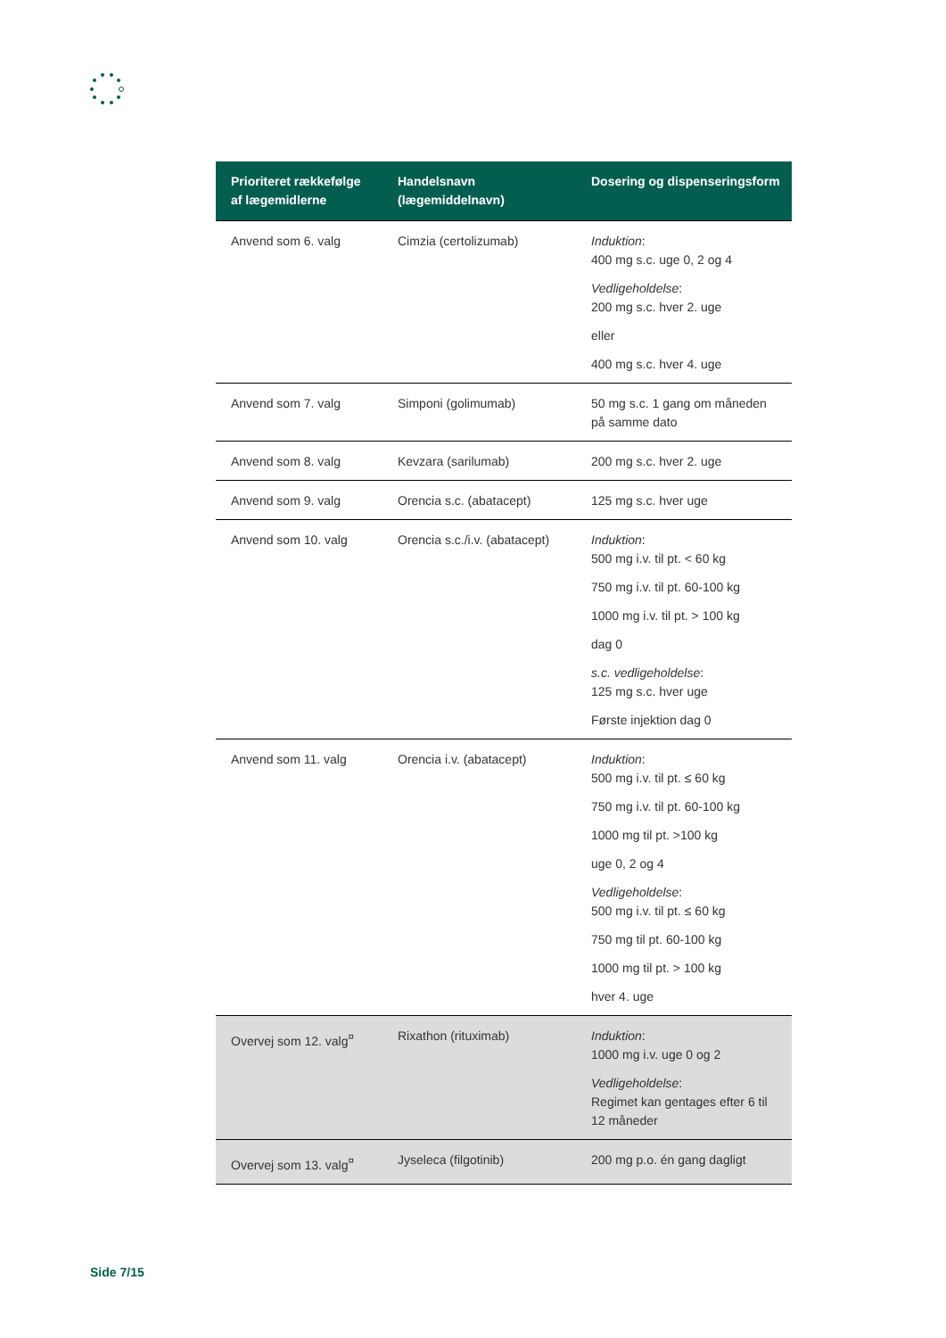| Prioriteret rækkefølge af lægemidlerne | Handelsnavn (lægemiddelnavn) | Dosering og dispenseringsform |
| --- | --- | --- |
| Anvend som 6. valg | Cimzia (certolizumab) | Induktion : 400 mg s.c. uge 0, 2 og 4 Vedligeholdelse : 200 mg s.c. hver 2. uge eller 400 mg s.c. hver 4. uge |
| Anvend som 7. valg | Simponi (golimumab) | 50 mg s.c. 1 gang om måneden på samme dato |
| Anvend som 8. valg | Kevzara (sarilumab) | 200 mg s.c. hver 2. uge |
| Anvend som 9. valg | Orencia s.c. (abatacept) | 125 mg s.c. hver uge |
| Anvend som 10. valg | Orencia s.c./i.v. (abatacept) | Induktion : 500 mg i.v. til pt. < 60 kg 750 mg i.v. til pt. 60-100 kg 1000 mg i.v. til pt. > 100 kg dag 0 s.c. vedligeholdelse : 125 mg s.c. hver uge Første injektion dag 0 |
| Anvend som 11. valg | Orencia i.v. (abatacept) | Induktion : 500 mg i.v. til pt. ≤ 60 kg 750 mg i.v. til pt. 60-100 kg 1000 mg til pt. >100 kg uge 0, 2 og 4 Vedligeholdelse : 500 mg i.v. til pt. ≤ 60 kg 750 mg til pt. 60-100 kg 1000 mg til pt. > 100 kg hver 4. uge |
| Overvej som 12. valg<sup>¤</sup> | Rixathon (rituximab) | Induktion : 1000 mg i.v. uge 0 og 2 Vedligeholdelse : Regimet kan gentages efter 6 til 12 måneder |
| Overvej som 13. valg<sup>¤</sup> | Jyseleca (filgotinib) | 200 mg p.o. én gang dagligt |
Side 7/15